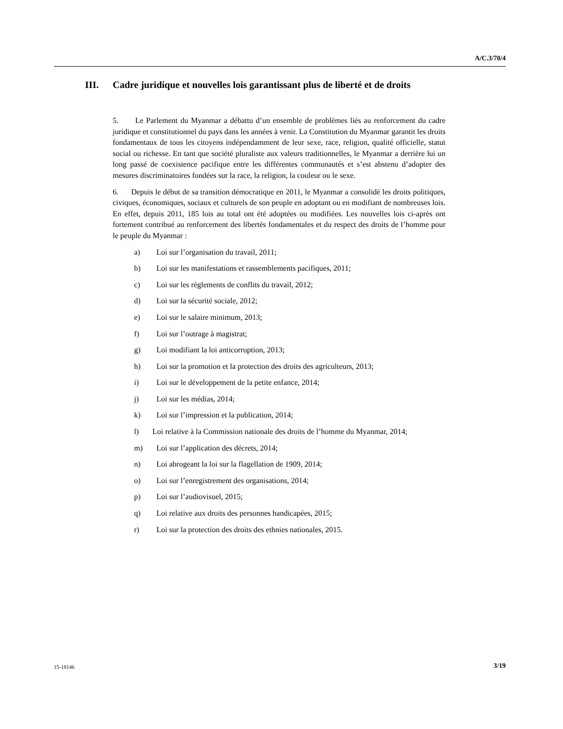A/C.3/70/4
III. Cadre juridique et nouvelles lois garantissant plus de liberté et de droits
5. Le Parlement du Myanmar a débattu d’un ensemble de problèmes liés au renforcement du cadre juridique et constitutionnel du pays dans les années à venir. La Constitution du Myanmar garantit les droits fondamentaux de tous les citoyens indépendamment de leur sexe, race, religion, qualité officielle, statut social ou richesse. En tant que société pluraliste aux valeurs traditionnelles, le Myanmar a derrière lui un long passé de coexistence pacifique entre les différentes communautés et s’est abstenu d’adopter des mesures discriminatoires fondées sur la race, la religion, la couleur ou le sexe.
6. Depuis le début de sa transition démocratique en 2011, le Myanmar a consolidé les droits politiques, civiques, économiques, sociaux et culturels de son peuple en adoptant ou en modifiant de nombreuses lois. En effet, depuis 2011, 185 lois au total ont été adoptées ou modifiées. Les nouvelles lois ci-après ont fortement contribué au renforcement des libertés fondamentales et du respect des droits de l’homme pour le peuple du Myanmar :
a) Loi sur l’organisation du travail, 2011;
b) Loi sur les manifestations et rassemblements pacifiques, 2011;
c) Loi sur les règlements de conflits du travail, 2012;
d) Loi sur la sécurité sociale, 2012;
e) Loi sur le salaire minimum, 2013;
f) Loi sur l’outrage à magistrat;
g) Loi modifiant la loi anticorruption, 2013;
h) Loi sur la promotion et la protection des droits des agriculteurs, 2013;
i) Loi sur le développement de la petite enfance, 2014;
j) Loi sur les médias, 2014;
k) Loi sur l’impression et la publication, 2014;
l) Loi relative à la Commission nationale des droits de l’homme du Myanmar, 2014;
m) Loi sur l’application des décrets, 2014;
n) Loi abrogeant la loi sur la flagellation de 1909, 2014;
o) Loi sur l’enregistrement des organisations, 2014;
p) Loi sur l’audiovisuel, 2015;
q) Loi relative aux droits des personnes handicapées, 2015;
r) Loi sur la protection des droits des ethnies nationales, 2015.
15-18146 3/19